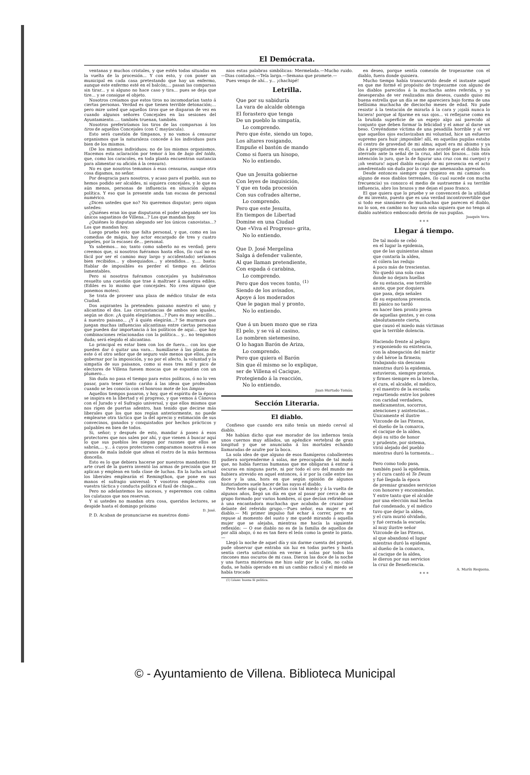El Demócrata.
ventanas y muchos cristales, y que estén todas situadas en la vuelta de la procesión... Y con esto, y con poner un municipal en cada casa pretestando que hay un enfermo, aunque este enfermo esté en el balcón;... pasan las comparsas sin tirar... y si alguno no hace caso y tira... pues se deja que tire... y se consigue el objeto.
Nosotros creíamos que estos tiros no incomodarían tanto á ciertas personas. Verdad es que tienen terrible detonación;... pero mire usted que aquellos tiros que se disparan de vez en cuando algunos señores Concejales en las sesiones del Ayuntamiento..... también truenan, también.
Nosotros preferiríamos los tiros de las comparsas á los tiros de aquellos Concejales (con C mayúscula).
Esto será cuestión de tímpanos, y no vamos á censurar organismos que la naturaleza concede á los individuos para bien de los mismos.
(De los mismos individuos; no de los mismos organismos. Hacemos esta aclaración por temor á los de bajo del toldo, que, como los caracoles, en toda planta encuentran sustancia para alimentar su afición á la censura).
No es que nosotros temamos á esas censuras, aunque otra cosa digamos, no señor.
Por desgracia para nosotros, y acaso para el pueblo, aun no hemos podido ser alcaldes, ni siquiera concejales, y lo que es aún menos, personas de influencia en situación alguna política. Y eso que la presente anda tan escasa de personal numérico.
¿Dicen ustedes que no? No queremos disputar; pero oigan ustedes:
¿Quiénes eran los que disputaron el poder alegando ser los únicos sagastinos de Villena...? Los que mandan hoy.
¿Quiénes lo disputan alegando ser los únicos canovistas...? Los que mandan hoy.
Luego prueba esto que falta personal, y que, como en las comedias de mágia, hay actor encargado de tres y cuatro papeles, por la escasez de... personal.
Ya sabemos... no; tanto como saberlo no es verdad; pero creemos que, si nosotros fuéramos hasta ellos, (lo cual no es fácil por ser el camino muy largo y accidentado) seríamos bien recibidos... y obsequiados... y atendidos... y..... basta: Hablar de imposibles es perder el tiempo en delirios lamentables.
Pero si nosotros fuéramos concejales ya hubiéramos resuelto una cuestión que trae á maltraer á nuestros ediles. (Ediles es lo mismo que concejales. No crea alguno que ponemos motes).
Se trata de proveer una plaza de médico titular de esta Ciudad.
Dos aspirantes la pretenden: paisano nuestro el uno; y alicantino el dos. Las circunstancias de ambos son iguales, según se dice: ¿A quién elegiríamos...? Pues es muy sencillo... á nuestro paisano... ¿Y á quién elegirán...? Se murmura que juegan muchas influencias alicantinas entre ciertas personas que pueden dar importancia á los políticos de aquí... que hay combinaciones relacionadas con la política... y... no tengamos duda; será elegido el alicantino.
Lo principal es estar bien con los de fuera... con los que pueden dar ó quitar una vara... humillarse á las plantas de este ó el otro señor que de seguro vale menos que ellos, para gobernar por la imposición, y no por el afecto, la voluntad y la simpatía de sus paisanos, como si esos tres mil y pico de electores de Villena fuesen moscas que se espantan con un plumero...
Sin duda no pasa el tiempo para estos políticos, ó no lo ven pasar, para tener tanto cariño á las ideas que profesaban cuando se les conocía con el honroso mote de los limpios
Aquellos tiempos pasaron, y hoy, que el espíritu de la época se inspira en la libertad y el progreso, y que vemos á Cánovas con el Jurado y el Sufragio universal, y que ellos mismos que nos rigen de puertas adentro, han tenido que decirse más liberales que los que nos regían anteriormente, no puede emplearse otra táctica que la del aprecio y estimación de sus convecinos, ganados y conquistados por hechos prácticos y palpables en bien de todos.
Si, señor; y después de esto, mandar á paseo á esos protectores que nos salen por ahí, y que vienen á buscar aquí lo que sus pueblos les niegan por razones que ellos se sabrán,... y... á cuyos protectores comparamos nosotros á esos granos de mala índole que afean el rostro de la más hermosa doncella.
Esto es lo que debiera hacerse por nuestros mandantes: El arte cruel de la guerra inventó las armas de precisión que se aplican y emplean en toda clase de luchas. En la lucha actual los liberales emplearán el Remingthon, que pone en sus manos el sufragio universal: Y vosotros emplearéis con vuestra táctica y conducta política el fusil de chispa...
Pero no adelantemos los sucesos, y esperemos con calma los culatazos que nos reservan.
Y si ustedes no mandan otra cosa, queridos lectores, se despide hasta el domingo próximo
D. José.
P. D. Acaban de pronunciarse en nuestros domi-
nios estas palabras simbólicas: Mermelada.—Mucho ruido.—Dias contados.—Tela larga.—Semana que promete.—
Pues venga de ahí... y... ¡chachipé!
Letrilla.
Que por su sabiduría
La vara de alcalde obtenga
El forastero que tenga
De un pueblo la simpatía,
Lo comprendo.
Pero que éste, siendo un topo,
Los altares rosigando,
Empuñe el bastón de mando
Como si fuera un hisopo,
No lo entiendo.
Que un Jesuita gobierne
Con leyes de inquisición,
Y que en toda procesión
Con sus cofrades alterne,
Lo comprendo.
Pero que este Jesuita,
En tiempos de Libertad
Domine en una Ciudad
Que «Viva el Progreso» grita,
No lo entiendo.
Que D. José Mergelina
Salga á defender valiente,
Al que llaman pretendiente,
Con espada ó carabina,
Lo comprendo.
Pero que dos veces tonto, <sup>(1)</sup>
Siendo de los avisados,
Apoye á los moderados
Que le pagan mal y pronto,
No lo entiendo.
Que á un buen mozo que se riza
El pelo, y se vá al casino,
Lo nombren sietemesino,
O lo hagan Barón de Ariza,
Lo comprendo.
Pero que quiera el Barón
Sin que él mismo se lo explique,
ser de Villena el Cacique,
Protegiendo á la reacción,
No lo entiendo.
Juan Hurtado Tomás.
Sección Literaria.
El diablo.
Confieso que cuando era niño tenía un miedo cerval al diablo.
Me habían dicho que ese morador de los infiernos tenía unos cuernos muy afilados, un apéndice vertebral de gran longitud y que se anunciaba á los mortales echando llamaradas de azufre por la boca.
La sola idea de que alguno de esos flamígeros caballeretes pudiera sorprenderme á solas, me preocupaba de tal modo que, no había fuerzas humanas que me obligaran á entrar á oscuras en ninguna parte, ni por todo el oro del mundo me hubiera atrevido en aquel entonces, á ir por la calle entre las doce y la una, hora en que según opinión de algunos historiadores suele hacer de las suyas el diablo.
Pero hete aquí que, á vueltas con tal miedo y á la vuelta de algunos años, llegó un día en que al pasar por cerca de un grupo formado por varios hombres, oí que decían refiriéndose á una encantadora muchacha que acababa de cruzar por delante del referido grupo.—Pues señor, esa mujer es el diablo.— Mi primer impulso fué echar á correr, pero me repuse al momento del susto y me quedé mirando á aquella mujer que se alejaba, mientras me hacía la siguiente reflexión: — O ese diablo no es de la familia de aquellos de por allá abajo, ó no es tan fiero el león como la gente lo pinta.—
Llegó la noche de aquel día y sin darme cuenta del porqué, pude observar que entraba sin luz en todas partes y hasta sentía cierta satisfacción en verme á solas por todos los rincones mas oscuros de mi casa. Dieron las doce de la noche y una fuerza misteriosa me hizo salir por la calle, no cabía duda, se había operado en mi un cambio radical y el miedo se había trocado
(1) Léase: buena fé política.
en deseo, porque sentía comezón de tropezarme con el diablo, fuera donde quisiera.
Mucho tiempo había transcurrido desde el instante aquel en que me formé el propósito de tropezarme con alguno de los diablos parecidos á la muchacha antes referida, y ya desesperaba de ver realizados mis deseos, cuando quiso mi buena estrella que un día se me apareciera bajo forma de una bellísima muchacha de dieciocho meses de edad. No pude resistir á la tentación de mirarla á la cara y ¡ojalá nunca lo hiciera! porque al fijarme en sus ojos... vi reflejarse como en la bruñida superficie de un espejo algo así parecido al conjunto que deben formar la felicidad y el amor al darse un beso. Creyéndome víctima de una pesadilla horrible y al ver que aquellos ojos esclavizaban mi voluntad, hice un esfuerzo supremo para huir ¡imposible! allí, en aquellas pupilas estaba el centro de gravedad de mi alma; aquel era mi abismo y ya iba á precipitarme en él, cuando me acordé que el diablo huía aterrado ante la señal de la cruz, abrí los brazos... (sin otra intención lo juro, que la de figurar una cruz con mi cuerpo) y ¡oh ventura! aquel diablo escapó de mi presencia en el acto amedrentado sin duda por la cruz que amenazaba apresarlo.
Desde entonces siempre que tropiezo en mi camino con alguno de esos diablos terrenales, (lo cual sucede con mucha frecuencia) ya conozco el medio de sustraerme á su terrible influencia, abro los brazos y me dejan el paso franco.
El que quiera que lo pruebe y se convencerá de la utilidad de mi invento, puesto que es una verdad incontrovertible que si todo ese sinnúmero de muchachas que parecen el diablo, no lo son, en cambio no hay una sola siquiera que no tenga al diablo auténtico emboscado detrás de sus pupilas.
Joaquín Vera.
* * *
Llegar á tiempo.
De tal modo se cebó
en el lugar la epidemia,
que de las quinientas almas
que contaría la aldea,
el cólera las redujo
á poco más de trescientas.
No quedó una sola casa
donde no dejara huellas
de su estancia, ese terrible
azote, que por doquiera
que pasa, deja señales
de su espantosa presencia.
El pánico no tardó
en hacer bien pronto presa
de aquellas gentes, y es cosa
absolutamente cierta,
que causó el miedo más víctimas
que la terrible dolencia.
Haciendo frente al peligro
y exponiendo su existencia,
con la abnegación del mártir
y del héroe la firmeza;
trabajando sin descanso
mientras duró la epidemia,
estuvieron, siempre prontos,
y firmes siempre en la brecha,
el cura, el alcalde, el médico,
y el maestro de la escuela;
repartiendo entre los pobres
con caridad verdadera,
medicamentos, socorros,
atenciones y asistencias...
Únicamente el ilustre
Vizconde de las Piteras,
el dueño de la comarca,
el cacique de la aldea,
dejó su sitio de honor
y prudente, por sistema,
vivió alejado del pueblo
mientras duró la tormenta...
Pero como todo pasa,
también pasó la epidemia,
y el cura cantó el Te Deum
y fué llegada la época
de premiar grandes servicios
con honores y encomiendas.
Y entre tanto que el alcalde
por una elección mal hecha
fué condenado, y el médico
tuvo que dejar la aldea,
y el cura murió olvidado,
y fué cerrada la escuela;
al muy ilustre señor
Vizconde de las Piteras,
al que abandonó el lugar
mientras duró la epidemia,
al dueño de la comarca,
al cacique de la aldea,
le dieron por sus servicios
la cruz de Beneficencia.
A. Marín Requena.
* * *
© - Ayuntamiento de Villena. Biblioteca Municipal